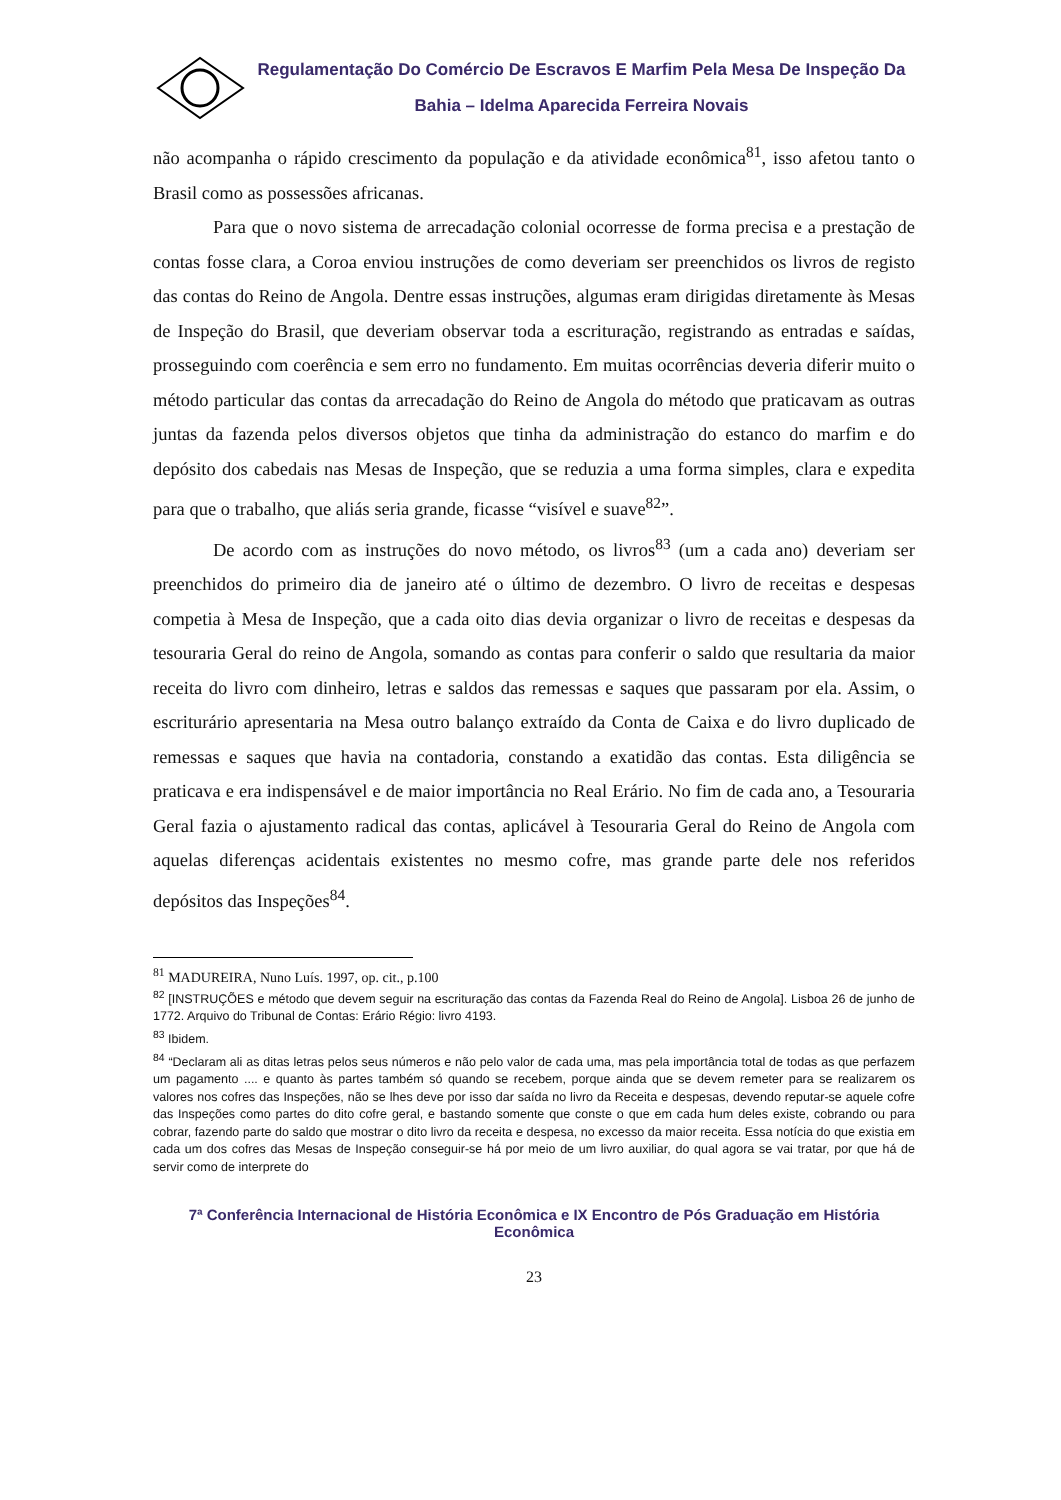Regulamentação Do Comércio De Escravos E Marfim Pela Mesa De Inspeção Da Bahia – Idelma Aparecida Ferreira Novais
não acompanha o rápido crescimento da população e da atividade econômica<sup>81</sup>, isso afetou tanto o Brasil como as possessões africanas.
Para que o novo sistema de arrecadação colonial ocorresse de forma precisa e a prestação de contas fosse clara, a Coroa enviou instruções de como deveriam ser preenchidos os livros de registo das contas do Reino de Angola. Dentre essas instruções, algumas eram dirigidas diretamente às Mesas de Inspeção do Brasil, que deveriam observar toda a escrituração, registrando as entradas e saídas, prosseguindo com coerência e sem erro no fundamento. Em muitas ocorrências deveria diferir muito o método particular das contas da arrecadação do Reino de Angola do método que praticavam as outras juntas da fazenda pelos diversos objetos que tinha da administração do estanco do marfim e do depósito dos cabedais nas Mesas de Inspeção, que se reduzia a uma forma simples, clara e expedita para que o trabalho, que aliás seria grande, ficasse “visível e suave<sup>82</sup>”.
De acordo com as instruções do novo método, os livros<sup>83</sup> (um a cada ano) deveriam ser preenchidos do primeiro dia de janeiro até o último de dezembro. O livro de receitas e despesas competia à Mesa de Inspeção, que a cada oito dias devia organizar o livro de receitas e despesas da tesouraria Geral do reino de Angola, somando as contas para conferir o saldo que resultaria da maior receita do livro com dinheiro, letras e saldos das remessas e saques que passaram por ela. Assim, o escriturário apresentaria na Mesa outro balanço extraído da Conta de Caixa e do livro duplicado de remessas e saques que havia na contadoria, constando a exatidão das contas. Esta diligência se praticava e era indispensável e de maior importância no Real Erário. No fim de cada ano, a Tesouraria Geral fazia o ajustamento radical das contas, aplicável à Tesouraria Geral do Reino de Angola com aquelas diferenças acidentais existentes no mesmo cofre, mas grande parte dele nos referidos depósitos das Inspeções<sup>84</sup>.
<sup>81</sup> MADUREIRA, Nuno Luís. 1997, op. cit., p.100
<sup>82</sup> [INSTRUÇÕES e método que devem seguir na escrituração das contas da Fazenda Real do Reino de Angola]. Lisboa 26 de junho de 1772. Arquivo do Tribunal de Contas: Erário Régio: livro 4193.
<sup>83</sup> Ibidem.
<sup>84</sup> “Declaram ali as ditas letras pelos seus números e não pelo valor de cada uma, mas pela importância total de todas as que perfazem um pagamento .... e quanto às partes também só quando se recebem, porque ainda que se devem remeter para se realizarem os valores nos cofres das Inspeções, não se lhes deve por isso dar saída no livro da Receita e despesas, devendo reputar-se aquele cofre das Inspeções como partes do dito cofre geral, e bastando somente que conste o que em cada hum deles existe, cobrando ou para cobrar, fazendo parte do saldo que mostrar o dito livro da receita e despesa, no excesso da maior receita. Essa notícia do que existia em cada um dos cofres das Mesas de Inspeção conseguir-se há por meio de um livro auxiliar, do qual agora se vai tratar, por que há de servir como de interprete do
7ª Conferência Internacional de História Econômica e IX Encontro de Pós Graduação em História Econômica
23